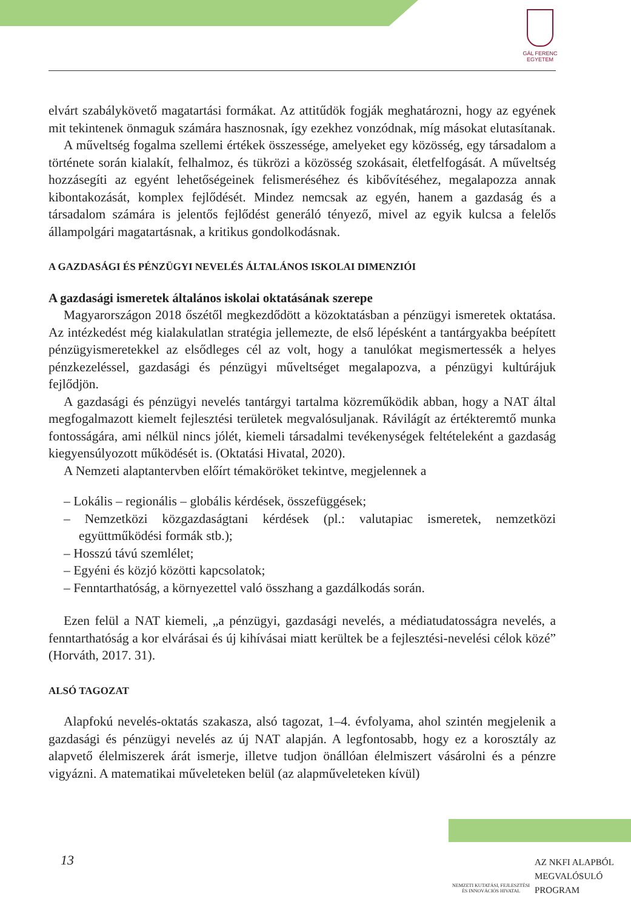GÁL FERENC
EGYETEM
elvárt szabálykövető magatartási formákat. Az attitűdök fogják meghatározni, hogy az egyének mit tekintenek önmaguk számára hasznosnak, így ezekhez vonzódnak, míg másokat elutasítanak.
A műveltség fogalma szellemi értékek összessége, amelyeket egy közösség, egy társadalom a története során kialakít, felhalmoz, és tükrözi a közösség szokásait, életfelfogását. A műveltség hozzásegíti az egyént lehetőségeinek felismeréséhez és kibővítéséhez, megalapozza annak kibontakozását, komplex fejlődését. Mindez nemcsak az egyén, hanem a gazdaság és a társadalom számára is jelentős fejlődést generáló tényező, mivel az egyik kulcsa a felelős állampolgári magatartásnak, a kritikus gondolkodásnak.
A GAZDASÁGI ÉS PÉNZÜGYI NEVELÉS ÁLTALÁNOS ISKOLAI DIMENZIÓI
A gazdasági ismeretek általános iskolai oktatásának szerepe
Magyarországon 2018 őszétől megkezdődött a közoktatásban a pénzügyi ismeretek oktatása. Az intézkedést még kialakulatlan stratégia jellemezte, de első lépésként a tantárgyakba beépített pénzügyismeretekkel az elsődleges cél az volt, hogy a tanulókat megismertessék a helyes pénzkezeléssel, gazdasági és pénzügyi műveltséget megalapozva, a pénzügyi kultúrájuk fejlődjön.
A gazdasági és pénzügyi nevelés tantárgyi tartalma közreműködik abban, hogy a NAT által megfogalmazott kiemelt fejlesztési területek megvalósuljanak. Rávilágít az értékteremtő munka fontosságára, ami nélkül nincs jólét, kiemeli társadalmi tevékenységek feltételeként a gazdaság kiegyensúlyozott működését is. (Oktatási Hivatal, 2020).
A Nemzeti alaptantervben előírt témaköröket tekintve, megjelennek a
– Lokális – regionális – globális kérdések, összefüggések;
– Nemzetközi közgazdaságtani kérdések (pl.: valutapiac ismeretek, nemzetközi együttműködési formák stb.);
– Hosszú távú szemlélet;
– Egyéni és közjó közötti kapcsolatok;
– Fenntarthatóság, a környezettel való összhang a gazdálkodás során.
Ezen felül a NAT kiemeli, „a pénzügyi, gazdasági nevelés, a médiatudatosságra nevelés, a fenntarthatóság a kor elvárásai és új kihívásai miatt kerültek be a fejlesztési-nevelési célok közé” (Horváth, 2017. 31).
ALSÓ TAGOZAT
Alapfokú nevelés-oktatás szakasza, alsó tagozat, 1–4. évfolyama, ahol szintén megjelenik a gazdasági és pénzügyi nevelés az új NAT alapján. A legfontosabb, hogy ez a korosztály az alapvető élelmiszerek árát ismerje, illetve tudjon önállóan élelmiszert vásárolni és a pénzre vigyázni. A matematikai műveleteken belül (az alapműveleteken kívül)
13
NEMZETI KUTATÁSI, FEJLESZTÉSI
ÉS INNOVÁCIÓS HIVATAL
AZ NKFI ALAPBÓL
MEGVALÓSULÓ
PROGRAM